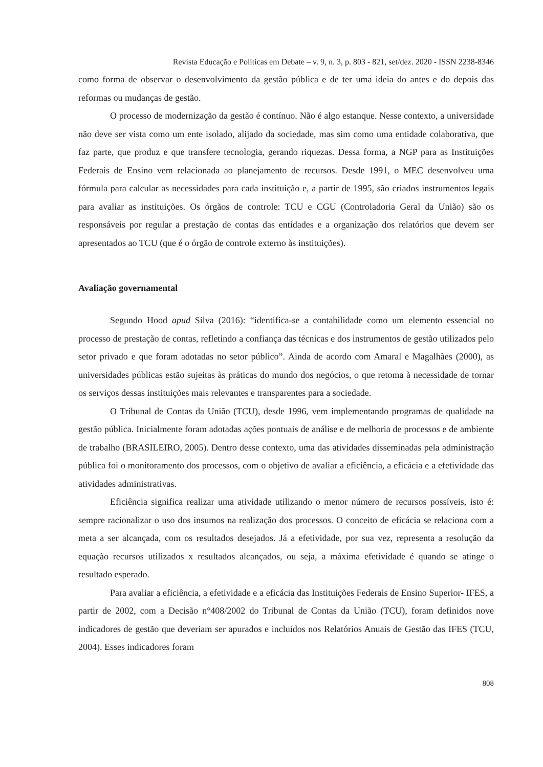Revista Educação e Políticas em Debate – v. 9, n. 3, p. 803 - 821, set/dez. 2020 - ISSN 2238-8346
como forma de observar o desenvolvimento da gestão pública e de ter uma ideia do antes e do depois das reformas ou mudanças de gestão.
O processo de modernização da gestão é contínuo. Não é algo estanque. Nesse contexto, a universidade não deve ser vista como um ente isolado, alijado da sociedade, mas sim como uma entidade colaborativa, que faz parte, que produz e que transfere tecnologia, gerando riquezas. Dessa forma, a NGP para as Instituições Federais de Ensino vem relacionada ao planejamento de recursos. Desde 1991, o MEC desenvolveu uma fórmula para calcular as necessidades para cada instituição e, a partir de 1995, são criados instrumentos legais para avaliar as instituições. Os órgãos de controle: TCU e CGU (Controladoria Geral da União) são os responsáveis por regular a prestação de contas das entidades e a organização dos relatórios que devem ser apresentados ao TCU (que é o órgão de controle externo às instituições).
Avaliação governamental
Segundo Hood apud Silva (2016): “identifica-se a contabilidade como um elemento essencial no processo de prestação de contas, refletindo a confiança das técnicas e dos instrumentos de gestão utilizados pelo setor privado e que foram adotadas no setor público”. Ainda de acordo com Amaral e Magalhães (2000), as universidades públicas estão sujeitas às práticas do mundo dos negócios, o que retoma à necessidade de tornar os serviços dessas instituições mais relevantes e transparentes para a sociedade.
O Tribunal de Contas da União (TCU), desde 1996, vem implementando programas de qualidade na gestão pública. Inicialmente foram adotadas ações pontuais de análise e de melhoria de processos e de ambiente de trabalho (BRASILEIRO, 2005). Dentro desse contexto, uma das atividades disseminadas pela administração pública foi o monitoramento dos processos, com o objetivo de avaliar a eficiência, a eficácia e a efetividade das atividades administrativas.
Eficiência significa realizar uma atividade utilizando o menor número de recursos possíveis, isto é: sempre racionalizar o uso dos insumos na realização dos processos. O conceito de eficácia se relaciona com a meta a ser alcançada, com os resultados desejados. Já a efetividade, por sua vez, representa a resolução da equação recursos utilizados x resultados alcançados, ou seja, a máxima efetividade é quando se atinge o resultado esperado.
Para avaliar a eficiência, a efetividade e a eficácia das Instituições Federais de Ensino Superior- IFES, a partir de 2002, com a Decisão n°408/2002 do Tribunal de Contas da União (TCU), foram definidos nove indicadores de gestão que deveriam ser apurados e incluídos nos Relatórios Anuais de Gestão das IFES (TCU, 2004). Esses indicadores foram
808